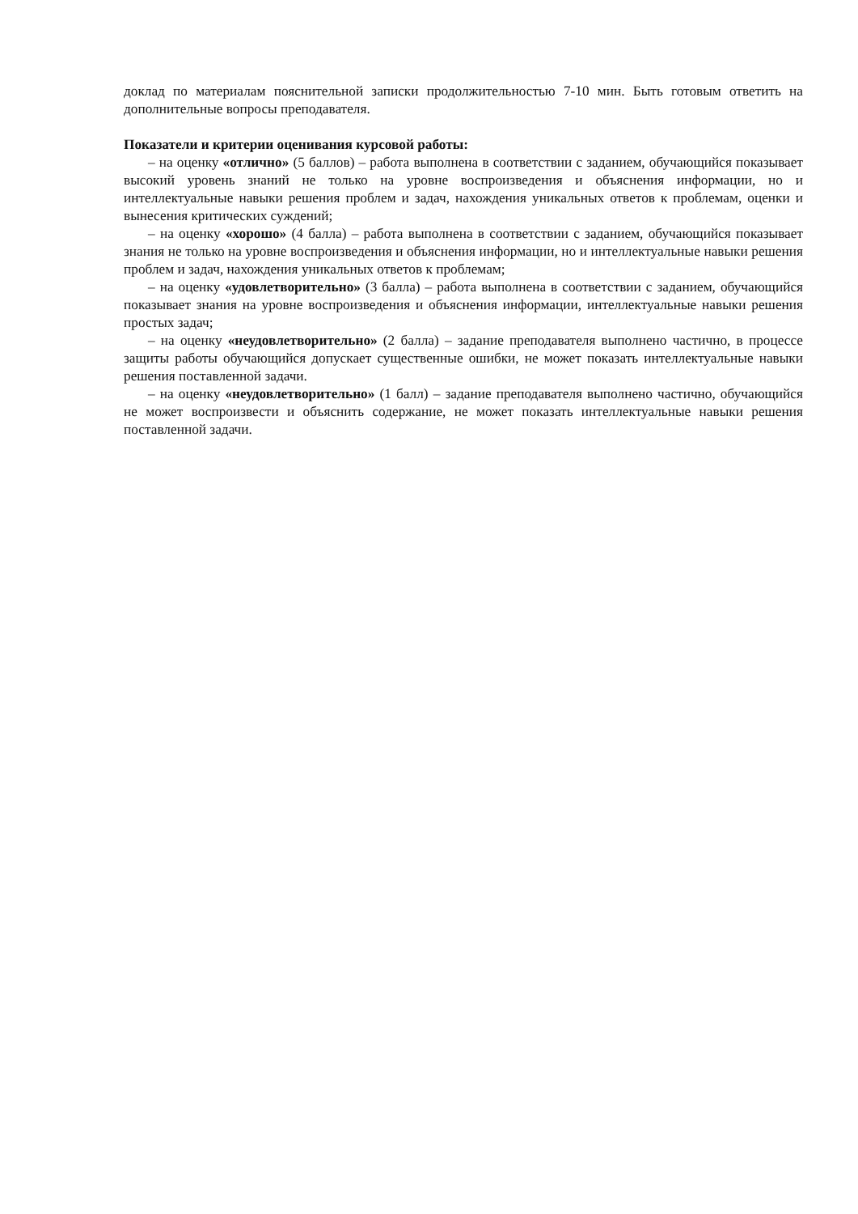доклад по материалам пояснительной записки продолжительностью 7-10 мин. Быть готовым ответить на дополнительные вопросы преподавателя.
Показатели и критерии оценивания курсовой работы:
– на оценку «отлично» (5 баллов) – работа выполнена в соответствии с заданием, обучающийся показывает высокий уровень знаний не только на уровне воспроизведения и объяснения информации, но и интеллектуальные навыки решения проблем и задач, нахождения уникальных ответов к проблемам, оценки и вынесения критических суждений;
– на оценку «хорошо» (4 балла) – работа выполнена в соответствии с заданием, обучающийся показывает знания не только на уровне воспроизведения и объяснения информации, но и интеллектуальные навыки решения проблем и задач, нахождения уникальных ответов к проблемам;
– на оценку «удовлетворительно» (3 балла) – работа выполнена в соответствии с заданием, обучающийся показывает знания на уровне воспроизведения и объяснения информации, интеллектуальные навыки решения простых задач;
– на оценку «неудовлетворительно» (2 балла) – задание преподавателя выполнено частично, в процессе защиты работы обучающийся допускает существенные ошибки, не может показать интеллектуальные навыки решения поставленной задачи.
– на оценку «неудовлетворительно» (1 балл) – задание преподавателя выполнено частично, обучающийся не может воспроизвести и объяснить содержание, не может показать интеллектуальные навыки решения поставленной задачи.